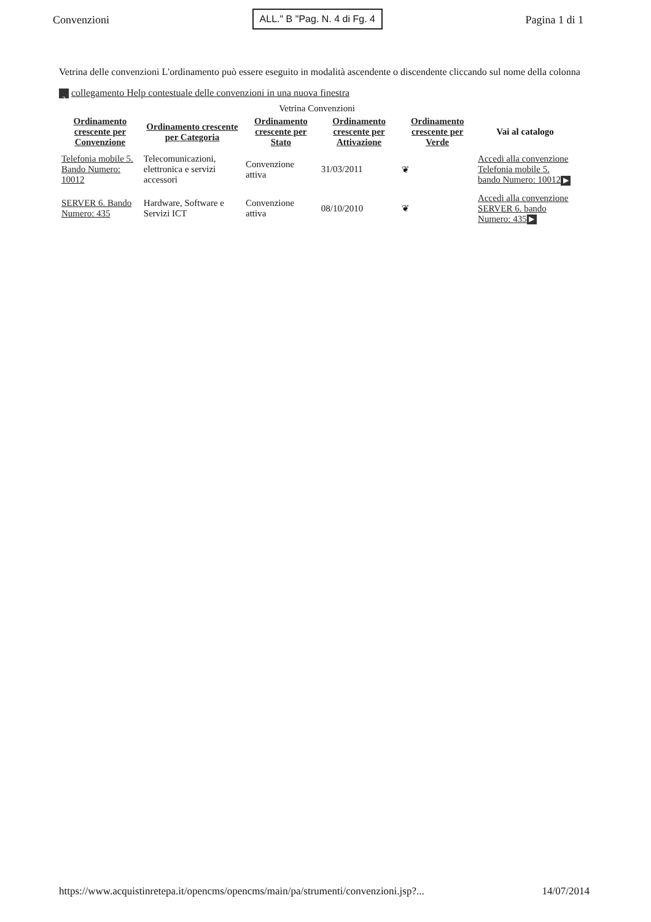Convenzioni ALL." B "Pag. N. 4 di Fg. 4 Pagina 1 di 1
Vetrina delle convenzioni L'ordinamento può essere eseguito in modalità ascendente o discendente cliccando sul nome della colonna ? collegamento Help contestuale delle convenzioni in una nuova finestra
Vetrina Convenzioni
| Ordinamento crescente per Convenzione | Ordinamento crescente per Categoria | Ordinamento crescente per Stato | Ordinamento crescente per Attivazione | Ordinamento crescente per Verde | Vai al catalogo |
| --- | --- | --- | --- | --- | --- |
| Telefonia mobile 5. Bando Numero: 10012 | Telecomunicazioni, elettronica e servizi accessori | Convenzione attiva | 31/03/2011 | ❦ | Accedi alla convenzione Telefonia mobile 5. bando Numero: 10012 ▶ |
| SERVER 6. Bando Numero: 435 | Hardware, Software e Servizi ICT | Convenzione attiva | 08/10/2010 | ❦ | Accedi alla convenzione SERVER 6. bando Numero: 435 ▶ |
https://www.acquistinretepa.it/opencms/opencms/main/pa/strumenti/convenzioni.jsp?... 14/07/2014